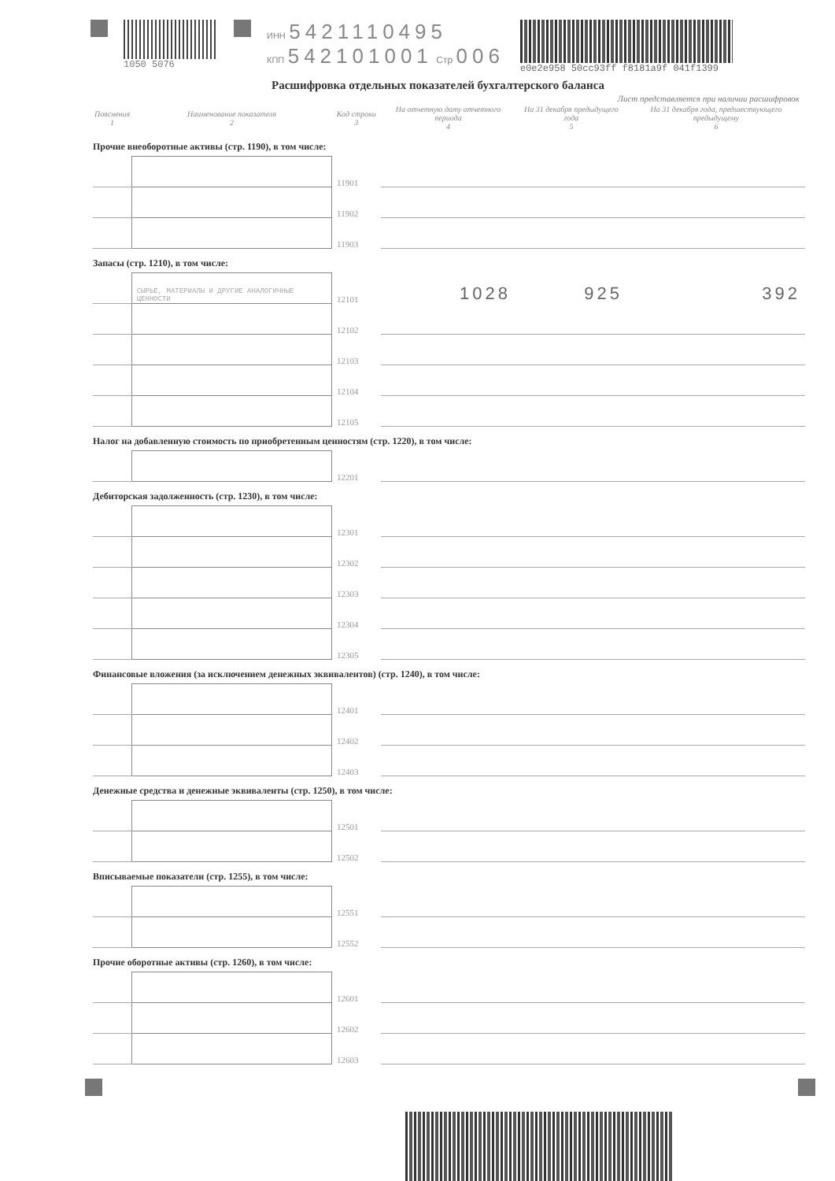1050 5076 ИНН 5421110495
КПП 542101001 Стр 006
e0e2e958 50cc93ff f8181a9f 041f1399
Расшифровка отдельных показателей бухгалтерского баланса
Лист представляется при наличии расшифровок
| Пояснения 1 | Наименование показателя 2 | Код строки 3 | На отчетную дату отчетного периода 4 | На 31 декабря предыдущего года 5 | На 31 декабря года, предшествующего предыдущему 6 |
| --- | --- | --- | --- | --- | --- |
| Прочие внеоборотные активы (стр. 1190), в том числе: | | | | | |
| | | 11901 | | | |
| | | 11902 | | | |
| | | 11903 | | | |
| Запасы (стр. 1210), в том числе: | | | | | |
| | СЫРЬЕ, МАТЕРИАЛЫ И ДРУГИЕ АНАЛОГИЧНЫЕ ЦЕННОСТИ | 12101 | 1028 | 925 | 392 |
| | | 12102 | | | |
| | | 12103 | | | |
| | | 12104 | | | |
| | | 12105 | | | |
| Налог на добавленную стоимость по приобретенным ценностям (стр. 1220), в том числе: | | | | | |
| | | 12201 | | | |
| Дебиторская задолженность (стр. 1230), в том числе: | | | | | |
| | | 12301 | | | |
| | | 12302 | | | |
| | | 12303 | | | |
| | | 12304 | | | |
| | | 12305 | | | |
| Финансовые вложения (за исключением денежных эквивалентов) (стр. 1240), в том числе: | | | | | |
| | | 12401 | | | |
| | | 12402 | | | |
| | | 12403 | | | |
| Денежные средства и денежные эквиваленты (стр. 1250), в том числе: | | | | | |
| | | 12501 | | | |
| | | 12502 | | | |
| Вписываемые показатели (стр. 1255), в том числе: | | | | | |
| | | 12551 | | | |
| | | 12552 | | | |
| Прочие оборотные активы (стр. 1260), в том числе: | | | | | |
| | | 12601 | | | |
| | | 12602 | | | |
| | | 12603 | | | |